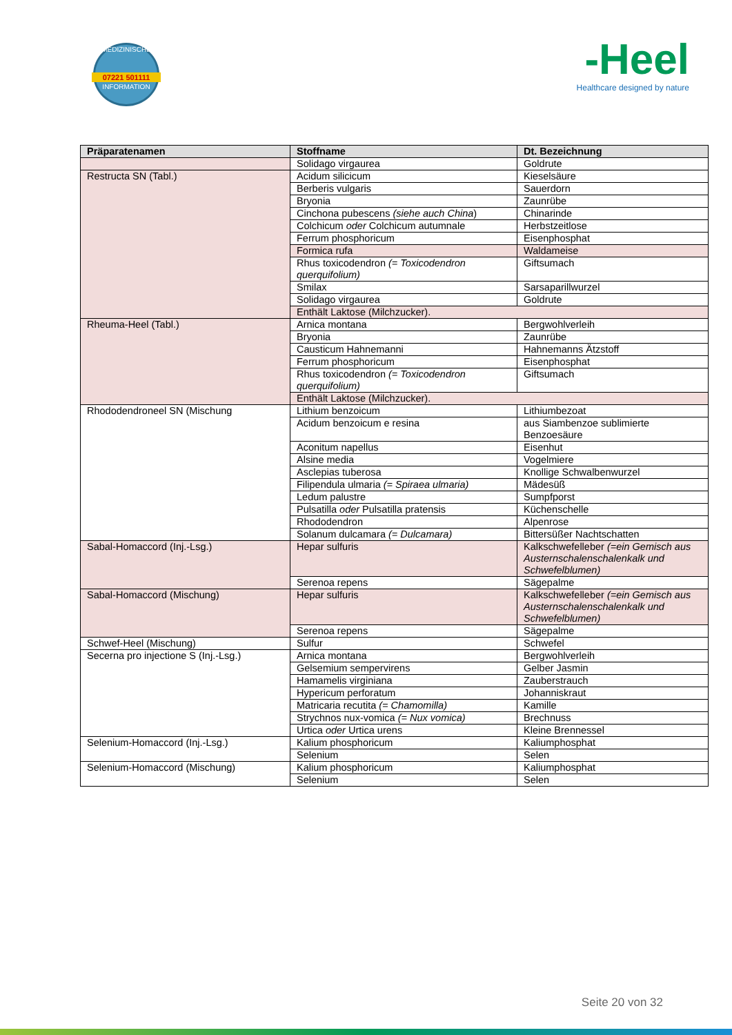MEDIZINISCHE
07221 501111
INFORMATION
-Heel
Healthcare designed by nature
| Präparatenamen | Stoffname | Dt. Bezeichnung |
| --- | --- | --- |
| | Solidago virgaurea | Goldrute |
| Restructa SN (Tabl.) | Acidum silicicum | Kieselsäure |
| | Berberis vulgaris | Sauerdorn |
| | Bryonia | Zaunrübe |
| | Cinchona pubescens (siehe auch China ) | Chinarinde |
| | Colchicum oder Colchicum autumnale | Herbstzeitlose |
| | Ferrum phosphoricum | Eisenphosphat |
| | Formica rufa | Waldameise |
| | Rhus toxicodendron (= Toxicodendron querquifolium) | Giftsumach |
| | Smilax | Sarsaparillwurzel |
| | Solidago virgaurea | Goldrute |
| | Enthält Laktose (Milchzucker). | |
| Rheuma-Heel (Tabl.) | Arnica montana | Bergwohlverleih |
| | Bryonia | Zaunrübe |
| | Causticum Hahnemanni | Hahnemanns Ätzstoff |
| | Ferrum phosphoricum | Eisenphosphat |
| | Rhus toxicodendron (= Toxicodendron querquifolium) | Giftsumach |
| | Enthält Laktose (Milchzucker). | |
| Rhododendroneel SN (Mischung | Lithium benzoicum | Lithiumbezoat |
| | Acidum benzoicum e resina | aus Siambenzoe sublimierte Benzoesäure |
| | Aconitum napellus | Eisenhut |
| | Alsine media | Vogelmiere |
| | Asclepias tuberosa | Knollige Schwalbenwurzel |
| | Filipendula ulmaria (= Spiraea ulmaria) | Mädesüß |
| | Ledum palustre | Sumpfporst |
| | Pulsatilla oder Pulsatilla pratensis | Küchenschelle |
| | Rhododendron | Alpenrose |
| | Solanum dulcamara (= Dulcamara) | Bittersüßer Nachtschatten |
| Sabal-Homaccord (Inj.-Lsg.) | Hepar sulfuris | Kalkschwefelleber (=ein Gemisch aus Austernschalenschalenkalk und Schwefelblumen) |
| | Serenoa repens | Sägepalme |
| Sabal-Homaccord (Mischung) | Hepar sulfuris | Kalkschwefelleber (=ein Gemisch aus Austernschalenschalenkalk und Schwefelblumen) |
| | Serenoa repens | Sägepalme |
| Schwef-Heel (Mischung) | Sulfur | Schwefel |
| Secerna pro injectione S (Inj.-Lsg.) | Arnica montana | Bergwohlverleih |
| | Gelsemium sempervirens | Gelber Jasmin |
| | Hamamelis virginiana | Zauberstrauch |
| | Hypericum perforatum | Johanniskraut |
| | Matricaria recutita (= Chamomilla) | Kamille |
| | Strychnos nux-vomica (= Nux vomica) | Brechnuss |
| | Urtica oder Urtica urens | Kleine Brennessel |
| Selenium-Homaccord (Inj.-Lsg.) | Kalium phosphoricum | Kaliumphosphat |
| | Selenium | Selen |
| Selenium-Homaccord (Mischung) | Kalium phosphoricum | Kaliumphosphat |
| | Selenium | Selen |
Seite 20 von 32